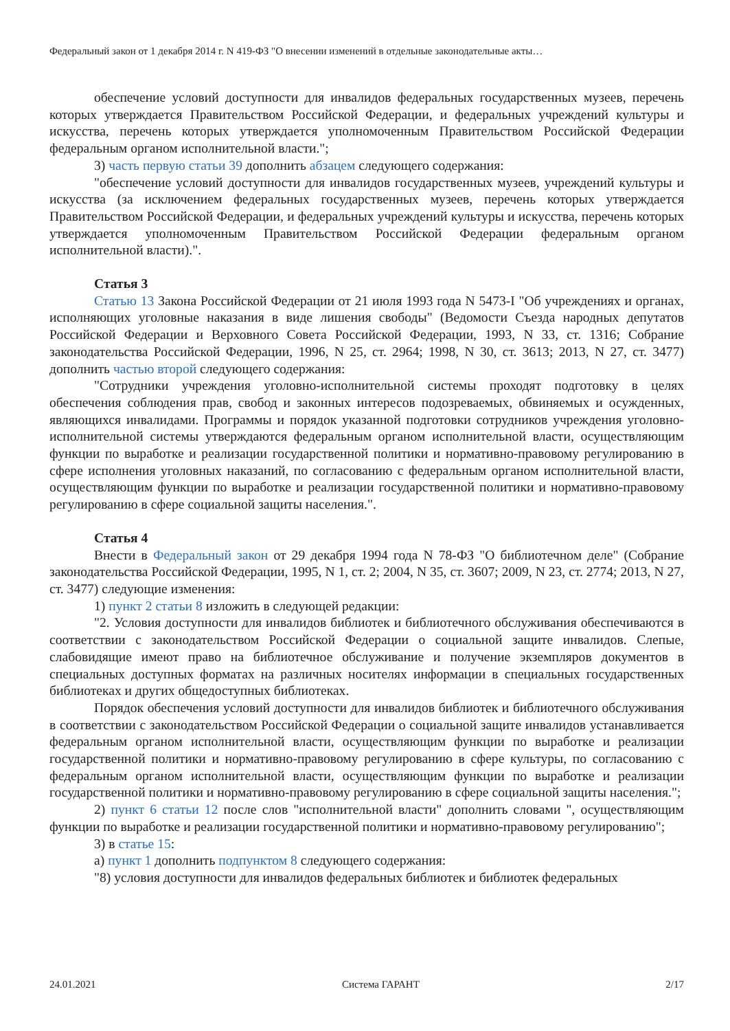Федеральный закон от 1 декабря 2014 г. N 419-ФЗ "О внесении изменений в отдельные законодательные акты…
обеспечение условий доступности для инвалидов федеральных государственных музеев, перечень которых утверждается Правительством Российской Федерации, и федеральных учреждений культуры и искусства, перечень которых утверждается уполномоченным Правительством Российской Федерации федеральным органом исполнительной власти.";
3) часть первую статьи 39 дополнить абзацем следующего содержания:
"обеспечение условий доступности для инвалидов государственных музеев, учреждений культуры и искусства (за исключением федеральных государственных музеев, перечень которых утверждается Правительством Российской Федерации, и федеральных учреждений культуры и искусства, перечень которых утверждается уполномоченным Правительством Российской Федерации федеральным органом исполнительной власти).".
Статья 3
Статью 13 Закона Российской Федерации от 21 июля 1993 года N 5473-I "Об учреждениях и органах, исполняющих уголовные наказания в виде лишения свободы" (Ведомости Съезда народных депутатов Российской Федерации и Верховного Совета Российской Федерации, 1993, N 33, ст. 1316; Собрание законодательства Российской Федерации, 1996, N 25, ст. 2964; 1998, N 30, ст. 3613; 2013, N 27, ст. 3477) дополнить частью второй следующего содержания:
"Сотрудники учреждения уголовно-исполнительной системы проходят подготовку в целях обеспечения соблюдения прав, свобод и законных интересов подозреваемых, обвиняемых и осужденных, являющихся инвалидами. Программы и порядок указанной подготовки сотрудников учреждения уголовно-исполнительной системы утверждаются федеральным органом исполнительной власти, осуществляющим функции по выработке и реализации государственной политики и нормативно-правовому регулированию в сфере исполнения уголовных наказаний, по согласованию с федеральным органом исполнительной власти, осуществляющим функции по выработке и реализации государственной политики и нормативно-правовому регулированию в сфере социальной защиты населения.".
Статья 4
Внести в Федеральный закон от 29 декабря 1994 года N 78-ФЗ "О библиотечном деле" (Собрание законодательства Российской Федерации, 1995, N 1, ст. 2; 2004, N 35, ст. 3607; 2009, N 23, ст. 2774; 2013, N 27, ст. 3477) следующие изменения:
1) пункт 2 статьи 8 изложить в следующей редакции:
"2. Условия доступности для инвалидов библиотек и библиотечного обслуживания обеспечиваются в соответствии с законодательством Российской Федерации о социальной защите инвалидов. Слепые, слабовидящие имеют право на библиотечное обслуживание и получение экземпляров документов в специальных доступных форматах на различных носителях информации в специальных государственных библиотеках и других общедоступных библиотеках.
Порядок обеспечения условий доступности для инвалидов библиотек и библиотечного обслуживания в соответствии с законодательством Российской Федерации о социальной защите инвалидов устанавливается федеральным органом исполнительной власти, осуществляющим функции по выработке и реализации государственной политики и нормативно-правовому регулированию в сфере культуры, по согласованию с федеральным органом исполнительной власти, осуществляющим функции по выработке и реализации государственной политики и нормативно-правовому регулированию в сфере социальной защиты населения.";
2) пункт 6 статьи 12 после слов "исполнительной власти" дополнить словами ", осуществляющим функции по выработке и реализации государственной политики и нормативно-правовому регулированию";
3) в статье 15:
а) пункт 1 дополнить подпунктом 8 следующего содержания:
"8) условия доступности для инвалидов федеральных библиотек и библиотек федеральных
24.01.2021 Система ГАРАНТ 2/17